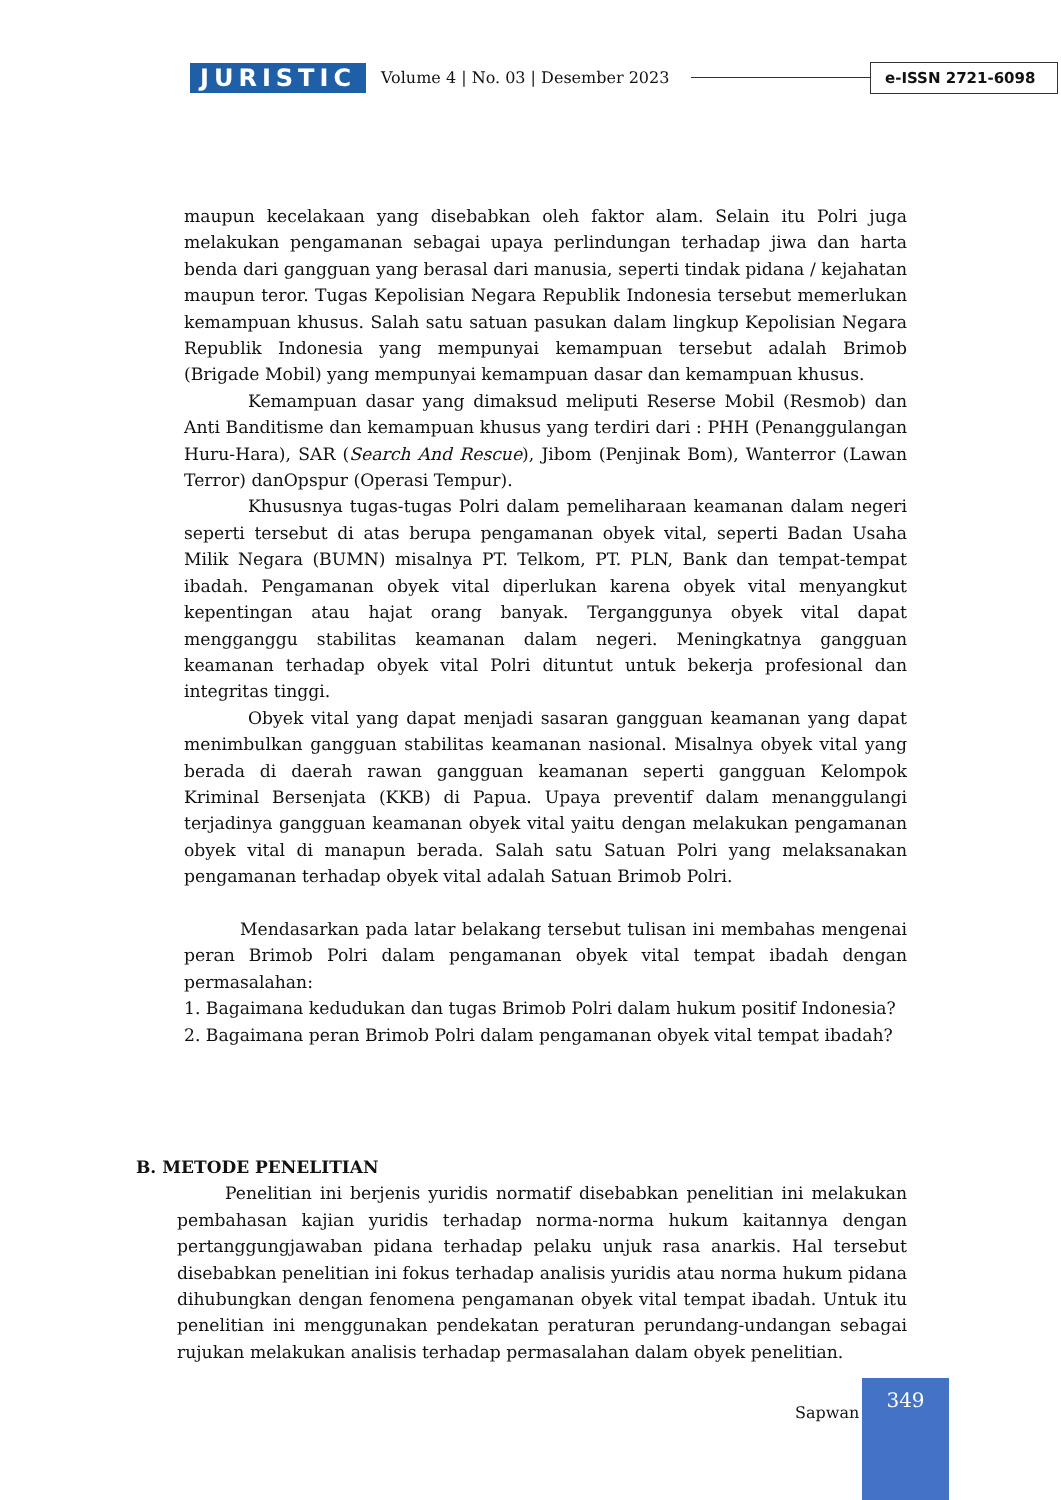JURISTIC
Volume 4 | No. 03 | Desember 2023
e-ISSN 2721-6098
maupun kecelakaan yang disebabkan oleh faktor alam. Selain itu Polri juga melakukan pengamanan sebagai upaya perlindungan terhadap jiwa dan harta benda dari gangguan yang berasal dari manusia, seperti tindak pidana / kejahatan maupun teror. Tugas Kepolisian Negara Republik Indonesia tersebut memerlukan kemampuan khusus. Salah satu satuan pasukan dalam lingkup Kepolisian Negara Republik Indonesia yang mempunyai kemampuan tersebut adalah Brimob (Brigade Mobil) yang mempunyai kemampuan dasar dan kemampuan khusus.
Kemampuan dasar yang dimaksud meliputi Reserse Mobil (Resmob) dan Anti Banditisme dan kemampuan khusus yang terdiri dari : PHH (Penanggulangan Huru-Hara), SAR (Search And Rescue), Jibom (Penjinak Bom), Wanterror (Lawan Terror) danOpspur (Operasi Tempur).
Khususnya tugas-tugas Polri dalam pemeliharaan keamanan dalam negeri seperti tersebut di atas berupa pengamanan obyek vital, seperti Badan Usaha Milik Negara (BUMN) misalnya PT. Telkom, PT. PLN, Bank dan tempat-tempat ibadah. Pengamanan obyek vital diperlukan karena obyek vital menyangkut kepentingan atau hajat orang banyak. Terganggunya obyek vital dapat mengganggu stabilitas keamanan dalam negeri. Meningkatnya gangguan keamanan terhadap obyek vital Polri dituntut untuk bekerja profesional dan integritas tinggi.
Obyek vital yang dapat menjadi sasaran gangguan keamanan yang dapat menimbulkan gangguan stabilitas keamanan nasional. Misalnya obyek vital yang berada di daerah rawan gangguan keamanan seperti gangguan Kelompok Kriminal Bersenjata (KKB) di Papua. Upaya preventif dalam menanggulangi terjadinya gangguan keamanan obyek vital yaitu dengan melakukan pengamanan obyek vital di manapun berada. Salah satu Satuan Polri yang melaksanakan pengamanan terhadap obyek vital adalah Satuan Brimob Polri.
Mendasarkan pada latar belakang tersebut tulisan ini membahas mengenai peran Brimob Polri dalam pengamanan obyek vital tempat ibadah dengan permasalahan:
1. Bagaimana kedudukan dan tugas Brimob Polri dalam hukum positif Indonesia?
2. Bagaimana peran Brimob Polri dalam pengamanan obyek vital tempat ibadah?
B. METODE PENELITIAN
Penelitian ini berjenis yuridis normatif disebabkan penelitian ini melakukan pembahasan kajian yuridis terhadap norma-norma hukum kaitannya dengan pertanggungjawaban pidana terhadap pelaku unjuk rasa anarkis. Hal tersebut disebabkan penelitian ini fokus terhadap analisis yuridis atau norma hukum pidana dihubungkan dengan fenomena pengamanan obyek vital tempat ibadah. Untuk itu penelitian ini menggunakan pendekatan peraturan perundang-undangan sebagai rujukan melakukan analisis terhadap permasalahan dalam obyek penelitian.
Sapwan
349